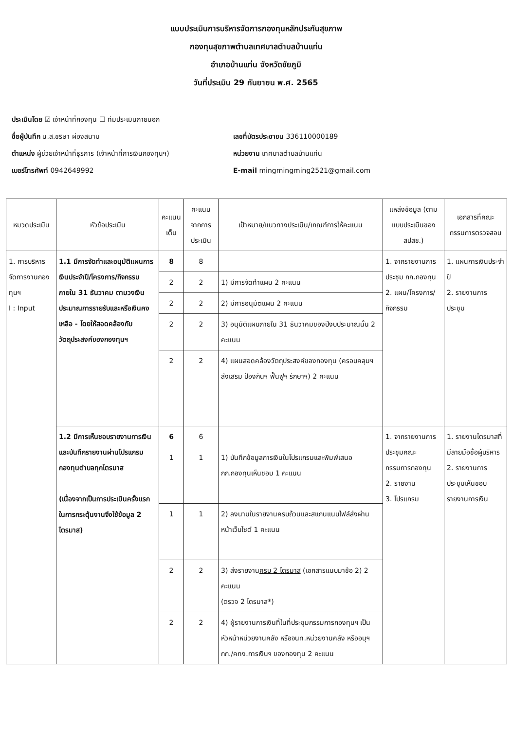แบบประเมินการบริหารจัดการกองทุนหลักประกันสุขภาพ
กองทุนสุขภาพตำบลเทศบาลตำบลบ้านแท่น
อำเภอบ้านแท่น จังหวัดชัยภูมิ
วันที่ประเมิน 29 กันยายน พ.ศ. 2565
ประเมินโดย ☑ เจ้าหน้าที่กองทุน ☐ ทีมประเมินภายนอก
ชื่อผู้บันทึก น.ส.ชริษา ผ่องสนาม เลขที่บัตรประชาชน 336110000189
ตำแหน่ง ผู้ช่วยเจ้าหน้าที่ธุรการ (เจ้าหน้าที่การเงินกองทุนฯ)
หน่วยงาน เทศบาลตำบลบ้านแท่น
เบอร์โทรศัพท์ 0942649992 E-mail mingmingming2521@gmail.com
| หมวดประเมิน | หัวข้อประเมิน | คะแนนเต็ม | คะแนนจากการประเมิน | เป้าหมาย/แนวทางประเมิน/เกณฑ์การให้คะแนน | แหล่งข้อมูล (ตามแบบประเมินของ สปสช.) | เอกสารที่คณะกรรมการตรวจสอบ |
| --- | --- | --- | --- | --- | --- | --- |
| 1. การบริหารจัดการงานกองทุนฯ I : Input | 1.1 มีการจัดทำและอนุมัติแผนการเงินประจำปี/โครงการ/กิจกรรม ภายใน 31 ธันวาคม ตามวงเงินประมาณการรายรับและหรือเงินคงเหลือ - โดยให้สอดคล้องกับวัตถุประสงค์ของกองทุนฯ | 8 | 8 | | 1. จากรายงานการประชุม กก.กองทุน 2. แผน/โครงการ/กิจกรรม | 1. แผนการเงินประจำปี 2. รายงานการประชุม |
| | | 2 | 2 | 1) มีการจัดทำแผน 2 คะแนน | | |
| | | 2 | 2 | 2) มีการอนุมัติแผน 2 คะแนน | | |
| | | 2 | 2 | 3) อนุมัติแผนภายใน 31 ธันวาคมของปีงบประมาณนั้น 2 คะแนน | | |
| | | 2 | 2 | 4) แผนสอดคล้องวัตถุประสงค์ของกองทุน (ครอบคลุมฯ ส่งเสริม ป้องกันฯ ฟื้นฟูฯ รักษาฯ) 2 คะแนน | | |
| | 1.2 มีการเห็นชอบรายงานการเงิน และบันทึกรายงานผ่านโปรแกรมกองทุนตำบลทุกไตรมาส (เนื่องจากเป็นการประเมินครั้งแรกในการกระตุ้นงานจึงใช้ข้อมูล 2 ไตรมาส) | 6 | 6 | | 1. จากรายงานการประชุมคณะกรรมการกองทุน 2. รายงาน 3. โปรแกรม | 1. รายงานไตรมาสที่มีลายมือชื่อผู้บริหาร 2. รายงานการประชุมเห็นชอบรายงานการเงิน |
| | | 1 | 1 | 1) บันทึกข้อมูลการเงินในโปรแกรมและพิมพ์เสนอ กก.กองทุนเห็นชอบ 1 คะแนน | | |
| | | 1 | 1 | 2) ลงนามในรายงานครบถ้วนและสแกนแนบไฟล์ส่งผ่านหน้าเว็บไซต์ 1 คะแนน | | |
| | | 2 | 2 | 3) ส่งรายงาน ครบ 2 ไตรมาส (เอกสารแนบมาช้อ 2) 2 คะแนน (ตรวจ 2 ไตรมาส*) | | |
| | | 2 | 2 | 4) ผู้รายงานการเงินที่ในที่ประชุมกรรมการกองทุนฯ เป็นหัวหน้าหน่วยงานคลัง หรือจนท.หน่วยงานคลัง หรืออนุฯ กก./คทง.การเงินฯ ของกองทุน 2 คะแนน | | |